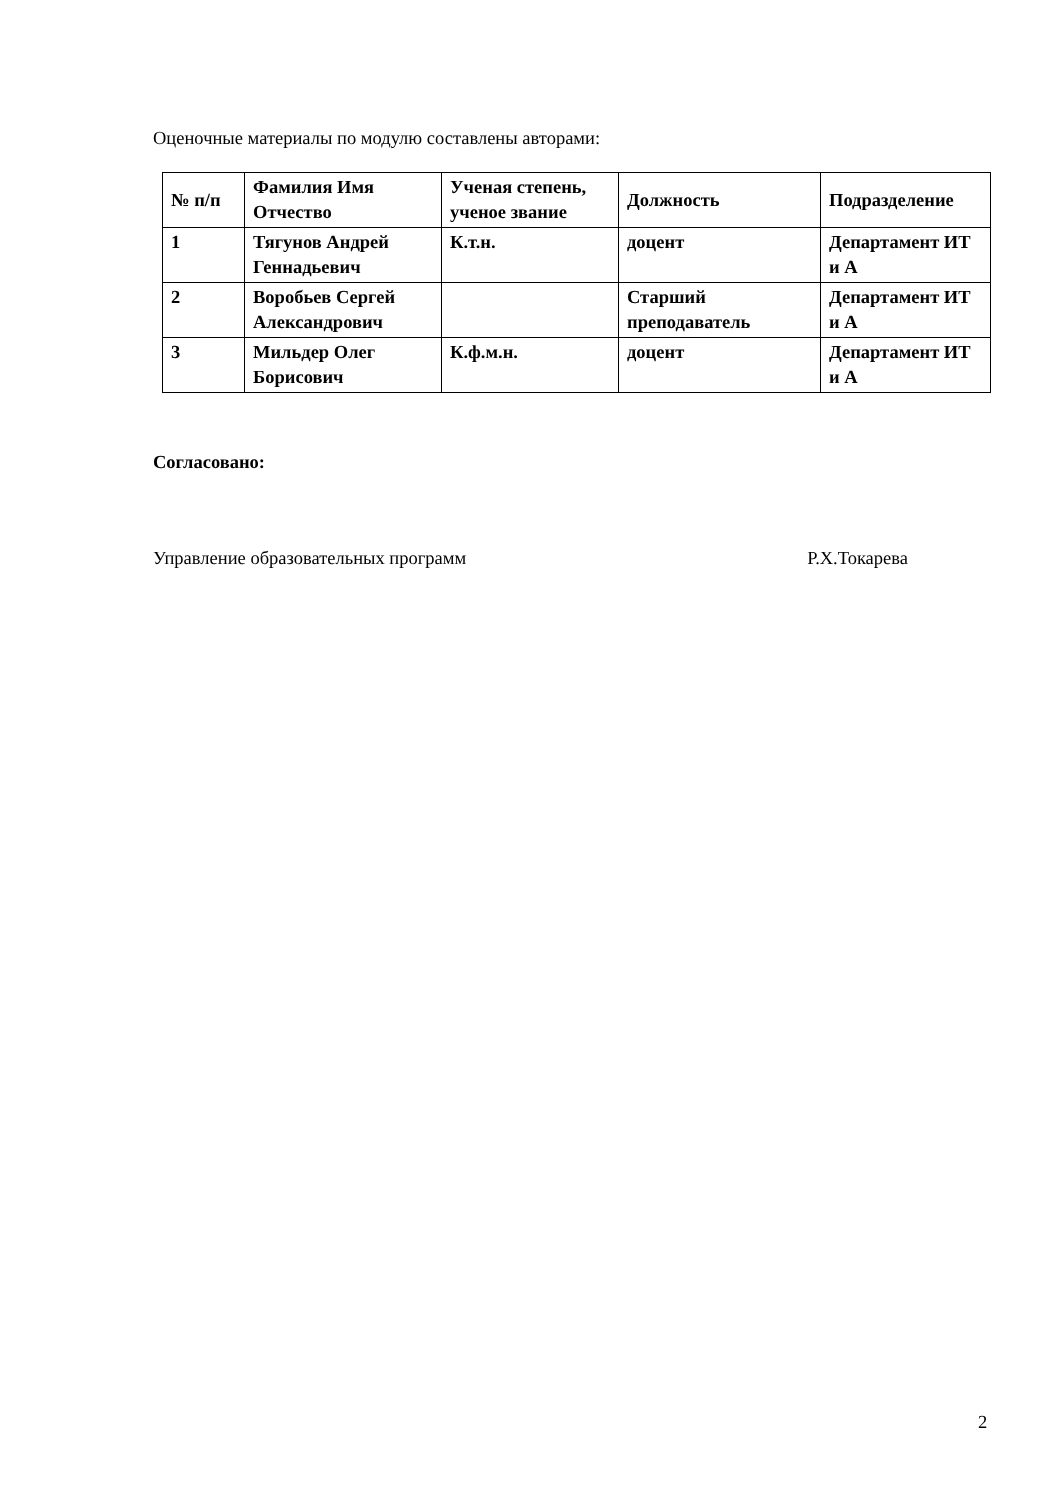Оценочные материалы по модулю составлены авторами:
| № п/п | Фамилия Имя Отчество | Ученая степень, ученое звание | Должность | Подразделение |
| --- | --- | --- | --- | --- |
| 1 | Тягунов Андрей Геннадьевич | К.т.н. | доцент | Департамент ИТ и А |
| 2 | Воробьев Сергей Александрович | | Старший преподаватель | Департамент ИТ и А |
| 3 | Мильдер Олег Борисович | К.ф.м.н. | доцент | Департамент ИТ и А |
Согласовано:
Управление образовательных программ Р.Х.Токарева
2